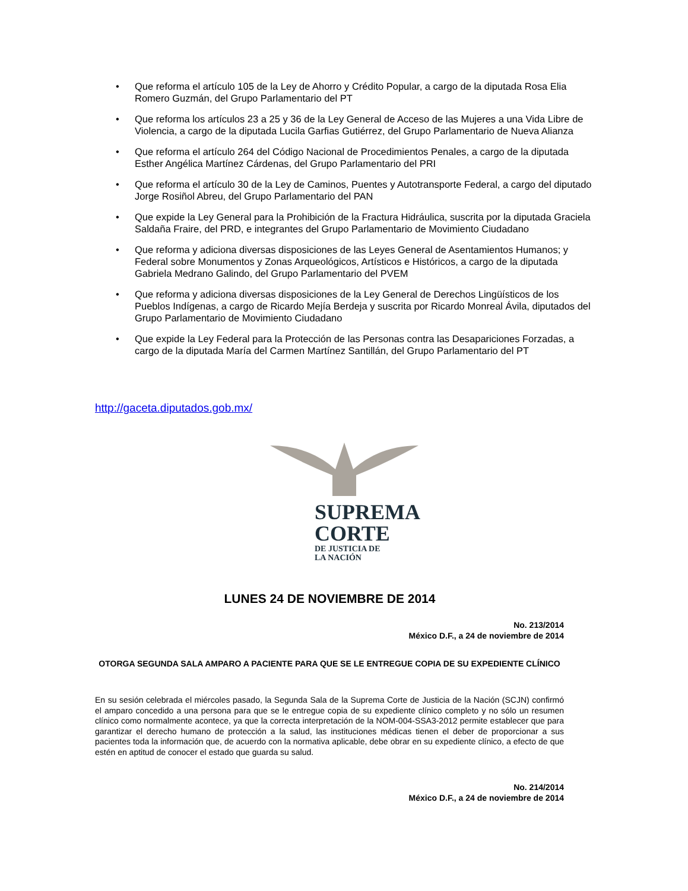• Que reforma el artículo 105 de la Ley de Ahorro y Crédito Popular, a cargo de la diputada Rosa Elia Romero Guzmán, del Grupo Parlamentario del PT
• Que reforma los artículos 23 a 25 y 36 de la Ley General de Acceso de las Mujeres a una Vida Libre de Violencia, a cargo de la diputada Lucila Garfias Gutiérrez, del Grupo Parlamentario de Nueva Alianza
• Que reforma el artículo 264 del Código Nacional de Procedimientos Penales, a cargo de la diputada Esther Angélica Martínez Cárdenas, del Grupo Parlamentario del PRI
• Que reforma el artículo 30 de la Ley de Caminos, Puentes y Autotransporte Federal, a cargo del diputado Jorge Rosiñol Abreu, del Grupo Parlamentario del PAN
• Que expide la Ley General para la Prohibición de la Fractura Hidráulica, suscrita por la diputada Graciela Saldaña Fraire, del PRD, e integrantes del Grupo Parlamentario de Movimiento Ciudadano
• Que reforma y adiciona diversas disposiciones de las Leyes General de Asentamientos Humanos; y Federal sobre Monumentos y Zonas Arqueológicos, Artísticos e Históricos, a cargo de la diputada Gabriela Medrano Galindo, del Grupo Parlamentario del PVEM
• Que reforma y adiciona diversas disposiciones de la Ley General de Derechos Lingüísticos de los Pueblos Indígenas, a cargo de Ricardo Mejía Berdeja y suscrita por Ricardo Monreal Ávila, diputados del Grupo Parlamentario de Movimiento Ciudadano
• Que expide la Ley Federal para la Protección de las Personas contra las Desapariciones Forzadas, a cargo de la diputada María del Carmen Martínez Santillán, del Grupo Parlamentario del PT
http://gaceta.diputados.gob.mx/
SUPREMA
CORTE
DE JUSTICIA DE
LA NACIÓN
LUNES 24 DE NOVIEMBRE DE 2014
No. 213/2014
México D.F., a 24 de noviembre de 2014
OTORGA SEGUNDA SALA AMPARO A PACIENTE PARA QUE SE LE ENTREGUE COPIA DE SU EXPEDIENTE CLÍNICO
En su sesión celebrada el miércoles pasado, la Segunda Sala de la Suprema Corte de Justicia de la Nación (SCJN) confirmó el amparo concedido a una persona para que se le entregue copia de su expediente clínico completo y no sólo un resumen clínico como normalmente acontece, ya que la correcta interpretación de la NOM-004-SSA3-2012 permite establecer que para garantizar el derecho humano de protección a la salud, las instituciones médicas tienen el deber de proporcionar a sus pacientes toda la información que, de acuerdo con la normativa aplicable, debe obrar en su expediente clínico, a efecto de que estén en aptitud de conocer el estado que guarda su salud.
No. 214/2014
México D.F., a 24 de noviembre de 2014